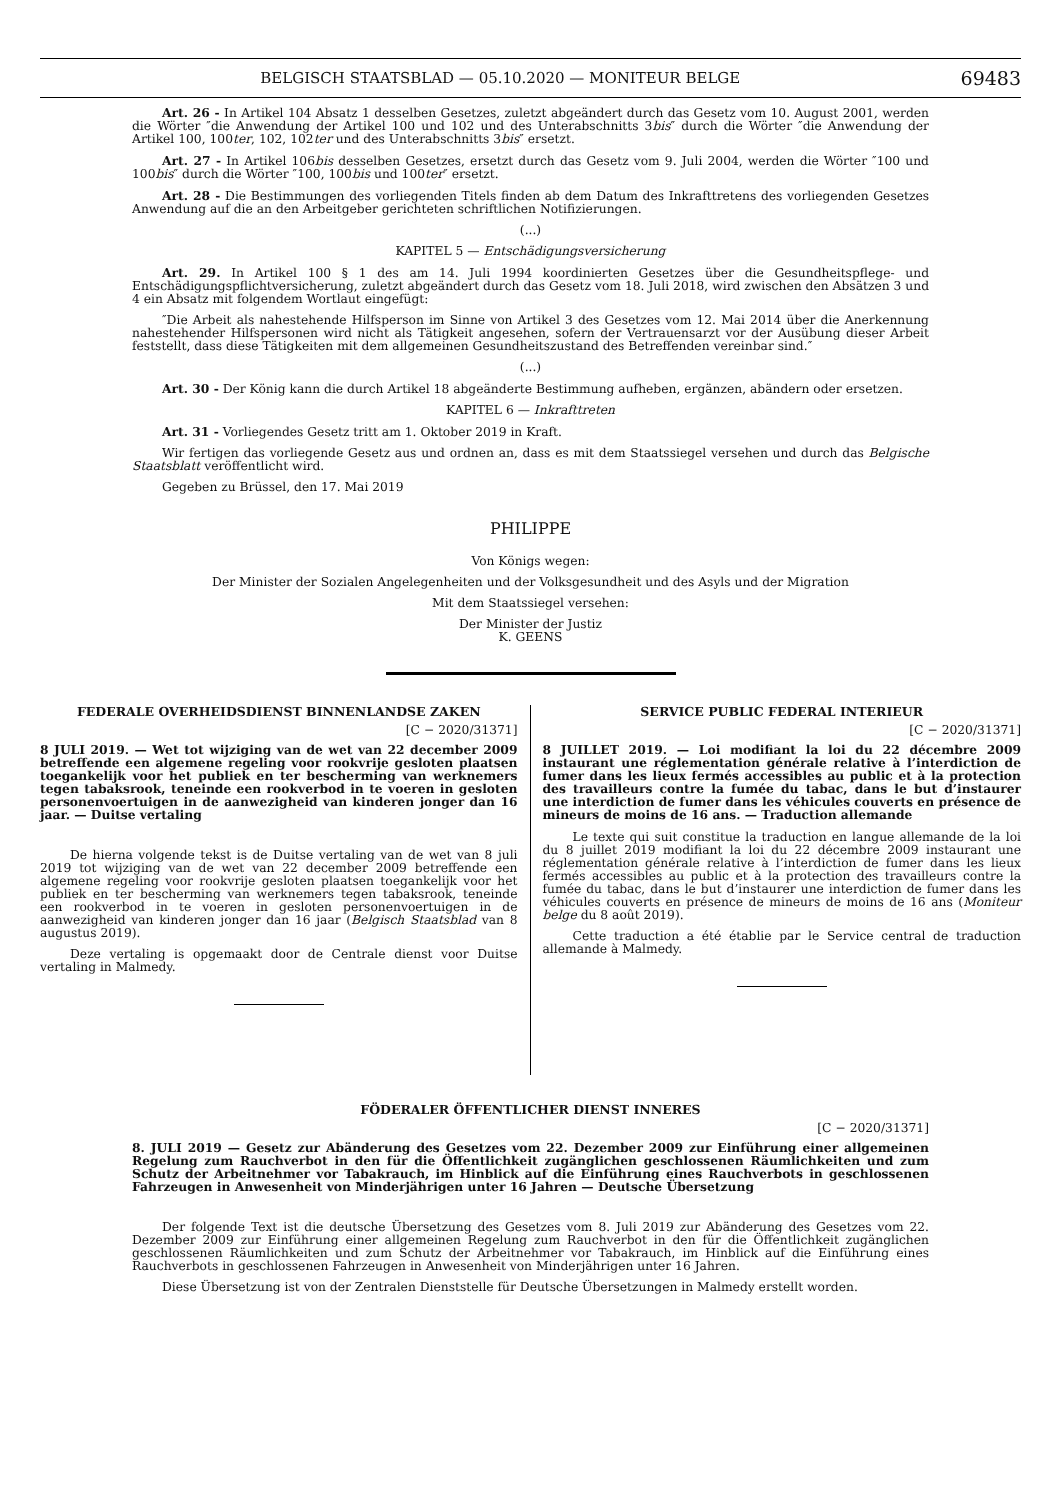BELGISCH STAATSBLAD — 05.10.2020 — MONITEUR BELGE 69483
Art. 26 - In Artikel 104 Absatz 1 desselben Gesetzes, zuletzt abgeändert durch das Gesetz vom 10. August 2001, werden die Wörter ″die Anwendung der Artikel 100 und 102 und des Unterabschnitts 3bis″ durch die Wörter ″die Anwendung der Artikel 100, 100ter, 102, 102ter und des Unterabschnitts 3bis″ ersetzt.
Art. 27 - In Artikel 106bis desselben Gesetzes, ersetzt durch das Gesetz vom 9. Juli 2004, werden die Wörter ″100 und 100bis″ durch die Wörter ″100, 100bis und 100ter″ ersetzt.
Art. 28 - Die Bestimmungen des vorliegenden Titels finden ab dem Datum des Inkrafttretens des vorliegenden Gesetzes Anwendung auf die an den Arbeitgeber gerichteten schriftlichen Notifizierungen.
(...)
KAPITEL 5 — Entschädigungsversicherung
Art. 29. In Artikel 100 § 1 des am 14. Juli 1994 koordinierten Gesetzes über die Gesundheitspflege- und Entschädigungspflichtversicherung, zuletzt abgeändert durch das Gesetz vom 18. Juli 2018, wird zwischen den Absätzen 3 und 4 ein Absatz mit folgendem Wortlaut eingefügt:
″Die Arbeit als nahestehende Hilfsperson im Sinne von Artikel 3 des Gesetzes vom 12. Mai 2014 über die Anerkennung nahestehender Hilfspersonen wird nicht als Tätigkeit angesehen, sofern der Vertrauensarzt vor der Ausübung dieser Arbeit feststellt, dass diese Tätigkeiten mit dem allgemeinen Gesundheitszustand des Betreffenden vereinbar sind.″
(...)
Art. 30 - Der König kann die durch Artikel 18 abgeänderte Bestimmung aufheben, ergänzen, abändern oder ersetzen.
KAPITEL 6 — Inkrafttreten
Art. 31 - Vorliegendes Gesetz tritt am 1. Oktober 2019 in Kraft.
Wir fertigen das vorliegende Gesetz aus und ordnen an, dass es mit dem Staatssiegel versehen und durch das Belgische Staatsblatt veröffentlicht wird.
Gegeben zu Brüssel, den 17. Mai 2019
PHILIPPE
Von Königs wegen:
Der Minister der Sozialen Angelegenheiten und der Volksgesundheit und des Asyls und der Migration
Mit dem Staatssiegel versehen:
Der Minister der Justiz
K. GEENS
FEDERALE OVERHEIDSDIENST BINNENLANDSE ZAKEN
[C − 2020/31371]
8 JULI 2019. — Wet tot wijziging van de wet van 22 december 2009 betreffende een algemene regeling voor rookvrije gesloten plaatsen toegankelijk voor het publiek en ter bescherming van werknemers tegen tabaksrook, teneinde een rookverbod in te voeren in gesloten personenvoertuigen in de aanwezigheid van kinderen jonger dan 16 jaar. — Duitse vertaling
De hierna volgende tekst is de Duitse vertaling van de wet van 8 juli 2019 tot wijziging van de wet van 22 december 2009 betreffende een algemene regeling voor rookvrije gesloten plaatsen toegankelijk voor het publiek en ter bescherming van werknemers tegen tabaksrook, teneinde een rookverbod in te voeren in gesloten personenvoertuigen in de aanwezigheid van kinderen jonger dan 16 jaar (Belgisch Staatsblad van 8 augustus 2019).
Deze vertaling is opgemaakt door de Centrale dienst voor Duitse vertaling in Malmedy.
SERVICE PUBLIC FEDERAL INTERIEUR
[C − 2020/31371]
8 JUILLET 2019. — Loi modifiant la loi du 22 décembre 2009 instaurant une réglementation générale relative à l’interdiction de fumer dans les lieux fermés accessibles au public et à la protection des travailleurs contre la fumée du tabac, dans le but d’instaurer une interdiction de fumer dans les véhicules couverts en présence de mineurs de moins de 16 ans. — Traduction allemande
Le texte qui suit constitue la traduction en langue allemande de la loi du 8 juillet 2019 modifiant la loi du 22 décembre 2009 instaurant une réglementation générale relative à l’interdiction de fumer dans les lieux fermés accessibles au public et à la protection des travailleurs contre la fumée du tabac, dans le but d’instaurer une interdiction de fumer dans les véhicules couverts en présence de mineurs de moins de 16 ans (Moniteur belge du 8 août 2019).
Cette traduction a été établie par le Service central de traduction allemande à Malmedy.
FÖDERALER ÖFFENTLICHER DIENST INNERES
[C − 2020/31371]
8. JULI 2019 — Gesetz zur Abänderung des Gesetzes vom 22. Dezember 2009 zur Einführung einer allgemeinen Regelung zum Rauchverbot in den für die Öffentlichkeit zugänglichen geschlossenen Räumlichkeiten und zum Schutz der Arbeitnehmer vor Tabakrauch, im Hinblick auf die Einführung eines Rauchverbots in geschlossenen Fahrzeugen in Anwesenheit von Minderjährigen unter 16 Jahren — Deutsche Übersetzung
Der folgende Text ist die deutsche Übersetzung des Gesetzes vom 8. Juli 2019 zur Abänderung des Gesetzes vom 22. Dezember 2009 zur Einführung einer allgemeinen Regelung zum Rauchverbot in den für die Öffentlichkeit zugänglichen geschlossenen Räumlichkeiten und zum Schutz der Arbeitnehmer vor Tabakrauch, im Hinblick auf die Einführung eines Rauchverbots in geschlossenen Fahrzeugen in Anwesenheit von Minderjährigen unter 16 Jahren.
Diese Übersetzung ist von der Zentralen Dienststelle für Deutsche Übersetzungen in Malmedy erstellt worden.